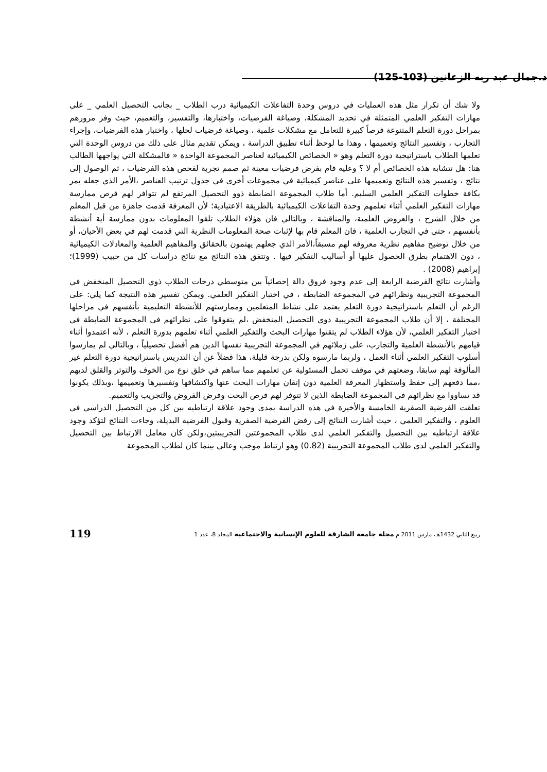د.جمال عبد ربه الزعانين (103-125)
ولا شك أن تكرار مثل هذه العمليات في دروس وحدة التفاعلات الكيميائية درب الطلاب _ بجانب التحصيل العلمي _ على مهارات التفكير العلمي المتمثلة في تحديد المشكلة، وصياغة الفرضيات، واختبارها، والتفسير، والتعميم، حيث وفر مرورهم بمراحل دورة التعلم المتنوعة فرصاً كبيرة للتعامل مع مشكلات علمية ، وصياغة فرضيات لحلها ، واختبار هذه الفرضيات، وإجراء التجارب ، وتفسير النتائج وتعميمها ، وهذا ما لوحظ أثناء تطبيق الدراسة ، ويمكن تقديم مثال على ذلك من دروس الوحدة التي تعلمها الطلاب باستراتيجية دورة التعلم وهو « الخصائص الكيميائية لعناصر المجموعة الواحدة « فالمشكلة التي يواجهها الطالب هنا: هل تتشابه هذه الخصائص أم لا ؟ وعليه قام بفرض فرضيات معينة ثم صمم تجربة لفحص هذه الفرضيات ، ثم الوصول إلى نتائج ، وتفسير هذه النتائج وتعميمها على عناصر كيميائية في مجموعات أخرى في جدول ترتيب العناصر ،الأمر الذي جعله يمر بكافة خطوات التفكير العلمي السليم. أما طلاب المجموعة الضابطة ذوو التحصيل المرتفع لم تتوافر لهم فرص ممارسة مهارات التفكير العلمي أثناء تعلمهم وحدة التفاعلات الكيميائية بالطريقة الاعتيادية؛ لأن المعرفة قدمت جاهزة من قبل المعلم من خلال الشرح ، والعروض العلمية، والمناقشة ، وبالتالي فان هؤلاء الطلاب تلقوا المعلومات بدون ممارسة أية أنشطة بأنفسهم ، حتى في التجارب العلمية ، فان المعلم قام بها لإثبات صحة المعلومات النظرية التي قدمت لهم في بعض الأحيان، أو من خلال توضيح مفاهيم نظرية معروفه لهم مسبقاً،الأمر الذي جعلهم يهتمون بالحقائق والمفاهيم العلمية والمعادلات الكيميائية ، دون الاهتمام بطرق الحصول عليها أو أساليب التفكير فيها . وتتفق هذه النتائج مع نتائج دراسات كل من حبيب (1999)؛ إبراهيم (2008) .
وأشارت نتائج الفرضية الرابعة إلى عدم وجود فروق دالة إحصائياً بين متوسطي درجات الطلاب ذوي التحصيل المنخفض في المجموعة التجريبية ونظرائهم في المجموعة الضابطة ، في اختبار التفكير العلمي. ويمكن تفسير هذه النتيجة كما يلي: على الرغم أن التعلم باستراتيجية دورة التعلم يعتمد على نشاط المتعلمين وممارستهم للأنشطة التعليمية بأنفسهم في مراحلها المختلفة ، إلا أن طلاب المجموعة التجريبية ذوي التحصيل المنخفض ،لم يتفوقوا على نظرائهم في المجموعة الضابطة في اختبار التفكير العلمي، لأن هؤلاء الطلاب لم يتقنوا مهارات البحث والتفكير العلمي أثناء تعلمهم بدورة التعلم ، لأنه اعتمدوا أثناء قيامهم بالأنشطة العلمية والتجارب، على زملائهم في المجموعة التجريبية نفسها الذين هم أفضل تحصيلياً ، وبالتالي لم يمارسوا أسلوب التفكير العلمي أثناء العمل ، ولربما مارسوه ولكن بدرجة قليلة، هذا فضلاً عن أن التدريس باستراتيجية دورة التعلم غير المألوفة لهم سابقا، وضعتهم في موقف تحمل المسئولية عن تعلمهم مما ساهم في خلق نوع من الخوف والتوتر والقلق لديهم ،مما دفعهم إلى حفظ واستظهار المعرفة العلمية دون إتقان مهارات البحث عنها واكتشافها وتفسيرها وتعميمها ،وبذلك يكونوا قد تساووا مع نظرائهم في المجموعة الضابطة الذين لا تتوفر لهم فرص البحث وفرض الفروض والتجريب والتعميم.
تعلقت الفرضية الصفرية الخامسة والأخيرة في هذه الدراسة بمدى وجود علاقة ارتباطيه بين كل من التحصيل الدراسي في العلوم ، والتفكير العلمي ، حيث أشارت النتائج إلى رفض الفرضية الصفرية وقبول الفرضية البديلة، وجاءت النتائج لتؤكد وجود علاقة ارتباطيه بين التحصيل والتفكير العلمي لدى طلاب المجموعتين التجريبيتين،ولكن كان معامل الارتباط بين التحصيل والتفكير العلمي لدى طلاب المجموعة التجريبية (0.82) وهو ارتباط موجب وعالي بينما كان لطلاب المجموعة
119 ربيع الثاني 1432هـ، مارس 2011 م مجلة جامعة الشارقة للعلوم الإنسانية والاجتماعية المجلد 8، عدد 1